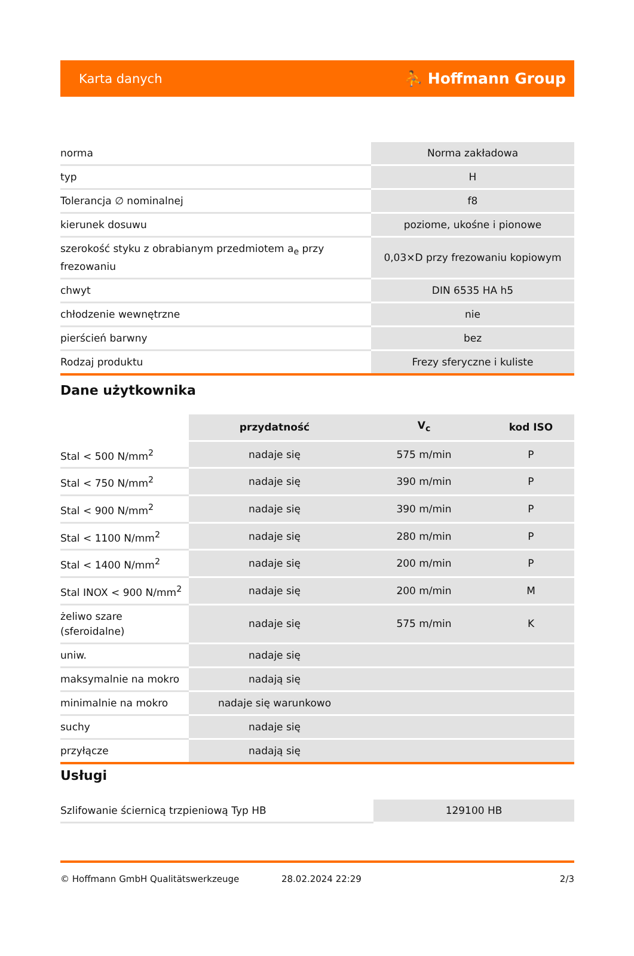Karta danych ⛹ Hoffmann Group
| norma | Norma zakładowa |
| typ | H |
| Tolerancja ∅ nominalnej | f8 |
| kierunek dosuwu | poziome, ukośne i pionowe |
| szerokość styku z obrabianym przedmiotem a<sub>e</sub> przy frezowaniu | 0,03×D przy frezowaniu kopiowym |
| chwyt | DIN 6535 HA h5 |
| chłodzenie wewnętrzne | nie |
| pierścień barwny | bez |
| Rodzaj produktu | Frezy sferyczne i kuliste |
Dane użytkownika
| | przydatność | V<sub>c</sub> | kod ISO |
| --- | --- | --- | --- |
| Stal < 500 N/mm<sup>2</sup> | nadaje się | 575 m/min | P |
| Stal < 750 N/mm<sup>2</sup> | nadaje się | 390 m/min | P |
| Stal < 900 N/mm<sup>2</sup> | nadaje się | 390 m/min | P |
| Stal < 1100 N/mm<sup>2</sup> | nadaje się | 280 m/min | P |
| Stal < 1400 N/mm<sup>2</sup> | nadaje się | 200 m/min | P |
| Stal INOX < 900 N/mm<sup>2</sup> | nadaje się | 200 m/min | M |
| żeliwo szare (sferoidalne) | nadaje się | 575 m/min | K |
| uniw. | nadaje się | | |
| maksymalnie na mokro | nadają się | | |
| minimalnie na mokro | nadaje się warunkowo | | |
| suchy | nadaje się | | |
| przyłącze | nadają się | | |
Usługi
| Szlifowanie ściernicą trzpieniową Typ HB | 129100 HB |
© Hoffmann GmbH Qualitätswerkzeuge 28.02.2024 22:29 2/3